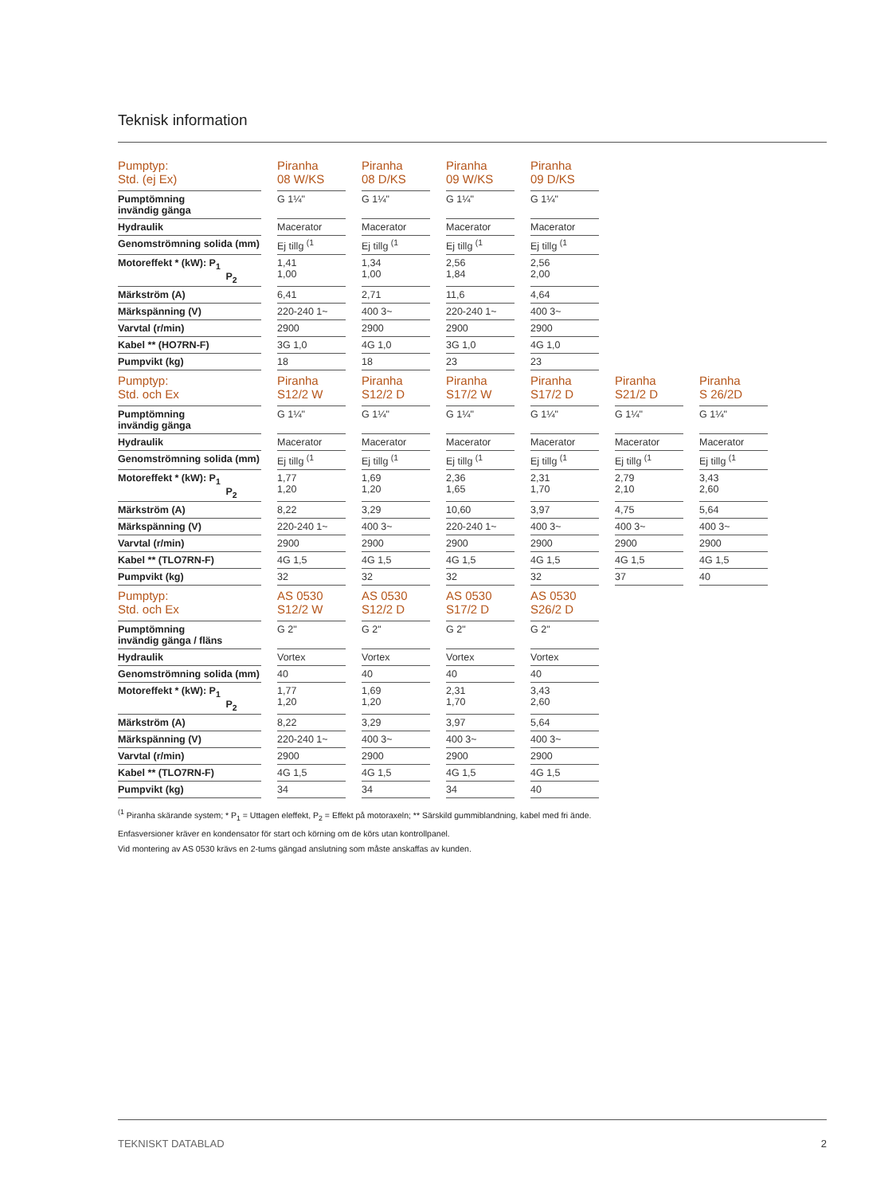Teknisk information
| Pumptyp: Std. (ej Ex) | | Piranha 08 W/KS | | Piranha 08 D/KS | | Piranha 09 W/KS | | Piranha 09 D/KS |
| --- | --- | --- | --- | --- | --- | --- | --- | --- |
| Pumptömning invändig gänga | | G 1¼" | | G 1¼" | | G 1¼" | | G 1¼" |
| Hydraulik | | Macerator | | Macerator | | Macerator | | Macerator |
| Genomströmning solida (mm) | | Ej tillg <sup>(1</sup> | | Ej tillg <sup>(1</sup> | | Ej tillg <sup>(1</sup> | | Ej tillg <sup>(1</sup> |
| Motoreffekt * (kW): P<sub>1</sub> P<sub>2</sub> | | 1,41 1,00 | | 1,34 1,00 | | 2,56 1,84 | | 2,56 2,00 |
| Märkström (A) | | 6,41 | | 2,71 | | 11,6 | | 4,64 |
| Märkspänning (V) | | 220-240 1~ | | 400 3~ | | 220-240 1~ | | 400 3~ |
| Varvtal (r/min) | | 2900 | | 2900 | | 2900 | | 2900 |
| Kabel ** (HO7RN-F) | | 3G 1,0 | | 4G 1,0 | | 3G 1,0 | | 4G 1,0 |
| Pumpvikt (kg) | | 18 | | 18 | | 23 | | 23 |
| Pumptyp: Std. och Ex | | Piranha S12/2 W | | Piranha S12/2 D | | Piranha S17/2 W | | Piranha S17/2 D | | Piranha S21/2 D | | Piranha S 26/2D |
| --- | --- | --- | --- | --- | --- | --- | --- | --- | --- | --- | --- | --- |
| Pumptömning invändig gänga | | G 1¼" | | G 1¼" | | G 1¼" | | G 1¼" | | G 1¼" | | G 1¼" |
| Hydraulik | | Macerator | | Macerator | | Macerator | | Macerator | | Macerator | | Macerator |
| Genomströmning solida (mm) | | Ej tillg <sup>(1</sup> | | Ej tillg <sup>(1</sup> | | Ej tillg <sup>(1</sup> | | Ej tillg <sup>(1</sup> | | Ej tillg <sup>(1</sup> | | Ej tillg <sup>(1</sup> |
| Motoreffekt * (kW): P<sub>1</sub> P<sub>2</sub> | | 1,77 1,20 | | 1,69 1,20 | | 2,36 1,65 | | 2,31 1,70 | | 2,79 2,10 | | 3,43 2,60 |
| Märkström (A) | | 8,22 | | 3,29 | | 10,60 | | 3,97 | | 4,75 | | 5,64 |
| Märkspänning (V) | | 220-240 1~ | | 400 3~ | | 220-240 1~ | | 400 3~ | | 400 3~ | | 400 3~ |
| Varvtal (r/min) | | 2900 | | 2900 | | 2900 | | 2900 | | 2900 | | 2900 |
| Kabel ** (TLO7RN-F) | | 4G 1,5 | | 4G 1,5 | | 4G 1,5 | | 4G 1,5 | | 4G 1,5 | | 4G 1,5 |
| Pumpvikt (kg) | | 32 | | 32 | | 32 | | 32 | | 37 | | 40 |
| Pumptyp: Std. och Ex | | AS 0530 S12/2 W | | AS 0530 S12/2 D | | AS 0530 S17/2 D | | AS 0530 S26/2 D |
| --- | --- | --- | --- | --- | --- | --- | --- | --- |
| Pumptömning invändig gänga / fläns | | G 2" | | G 2" | | G 2" | | G 2" |
| Hydraulik | | Vortex | | Vortex | | Vortex | | Vortex |
| Genomströmning solida (mm) | | 40 | | 40 | | 40 | | 40 |
| Motoreffekt * (kW): P<sub>1</sub> P<sub>2</sub> | | 1,77 1,20 | | 1,69 1,20 | | 2,31 1,70 | | 3,43 2,60 |
| Märkström (A) | | 8,22 | | 3,29 | | 3,97 | | 5,64 |
| Märkspänning (V) | | 220-240 1~ | | 400 3~ | | 400 3~ | | 400 3~ |
| Varvtal (r/min) | | 2900 | | 2900 | | 2900 | | 2900 |
| Kabel ** (TLO7RN-F) | | 4G 1,5 | | 4G 1,5 | | 4G 1,5 | | 4G 1,5 |
| Pumpvikt (kg) | | 34 | | 34 | | 34 | | 40 |
<sup>(1</sup> Piranha skärande system; * P<sub>1</sub> = Uttagen eleffekt, P<sub>2</sub> = Effekt på motoraxeln; ** Särskild gummiblandning, kabel med fri ände.
Enfasversioner kräver en kondensator för start och körning om de körs utan kontrollpanel.
Vid montering av AS 0530 krävs en 2-tums gängad anslutning som måste anskaffas av kunden.
TEKNISKT DATABLAD 2